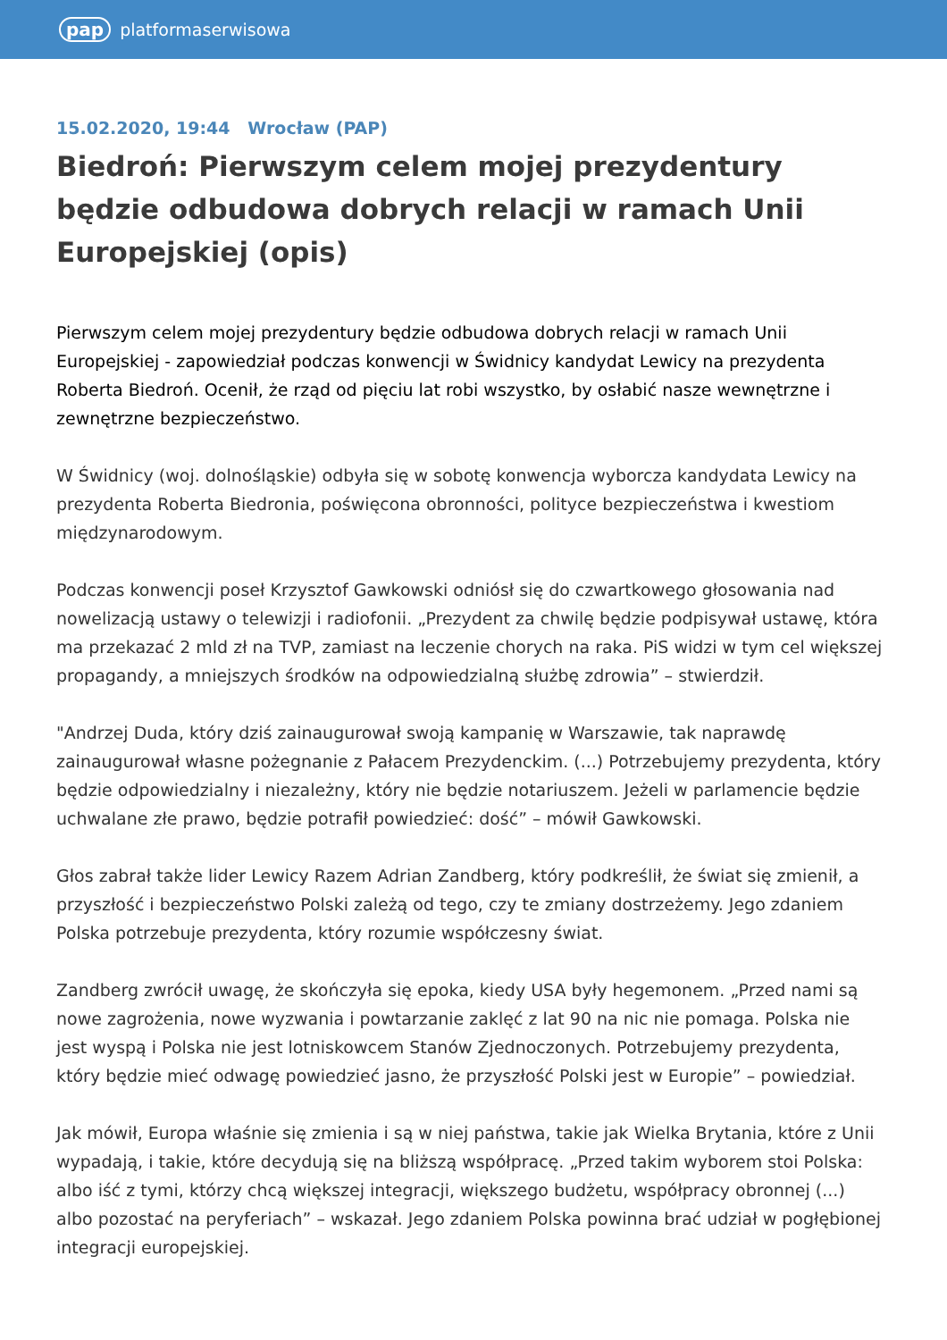pap platformaserwisowa
15.02.2020, 19:44 Wrocław (PAP)
Biedroń: Pierwszym celem mojej prezydentury będzie odbudowa dobrych relacji w ramach Unii Europejskiej (opis)
Pierwszym celem mojej prezydentury będzie odbudowa dobrych relacji w ramach Unii Europejskiej - zapowiedział podczas konwencji w Świdnicy kandydat Lewicy na prezydenta Roberta Biedroń. Ocenił, że rząd od pięciu lat robi wszystko, by osłabić nasze wewnętrzne i zewnętrzne bezpieczeństwo.
W Świdnicy (woj. dolnośląskie) odbyła się w sobotę konwencja wyborcza kandydata Lewicy na prezydenta Roberta Biedronia, poświęcona obronności, polityce bezpieczeństwa i kwestiom międzynarodowym.
Podczas konwencji poseł Krzysztof Gawkowski odniósł się do czwartkowego głosowania nad nowelizacją ustawy o telewizji i radiofonii. „Prezydent za chwilę będzie podpisywał ustawę, która ma przekazać 2 mld zł na TVP, zamiast na leczenie chorych na raka. PiS widzi w tym cel większej propagandy, a mniejszych środków na odpowiedzialną służbę zdrowia” – stwierdził.
"Andrzej Duda, który dziś zainaugurował swoją kampanię w Warszawie, tak naprawdę zainaugurował własne pożegnanie z Pałacem Prezydenckim. (...) Potrzebujemy prezydenta, który będzie odpowiedzialny i niezależny, który nie będzie notariuszem. Jeżeli w parlamencie będzie uchwalane złe prawo, będzie potrafił powiedzieć: dość” – mówił Gawkowski.
Głos zabrał także lider Lewicy Razem Adrian Zandberg, który podkreślił, że świat się zmienił, a przyszłość i bezpieczeństwo Polski zależą od tego, czy te zmiany dostrzeżemy. Jego zdaniem Polska potrzebuje prezydenta, który rozumie współczesny świat.
Zandberg zwrócił uwagę, że skończyła się epoka, kiedy USA były hegemonem. „Przed nami są nowe zagrożenia, nowe wyzwania i powtarzanie zaklęć z lat 90 na nic nie pomaga. Polska nie jest wyspą i Polska nie jest lotniskowcem Stanów Zjednoczonych. Potrzebujemy prezydenta, który będzie mieć odwagę powiedzieć jasno, że przyszłość Polski jest w Europie” – powiedział.
Jak mówił, Europa właśnie się zmienia i są w niej państwa, takie jak Wielka Brytania, które z Unii wypadają, i takie, które decydują się na bliższą współpracę. „Przed takim wyborem stoi Polska: albo iść z tymi, którzy chcą większej integracji, większego budżetu, współpracy obronnej (...) albo pozostać na peryferiach” – wskazał. Jego zdaniem Polska powinna brać udział w pogłębionej integracji europejskiej.